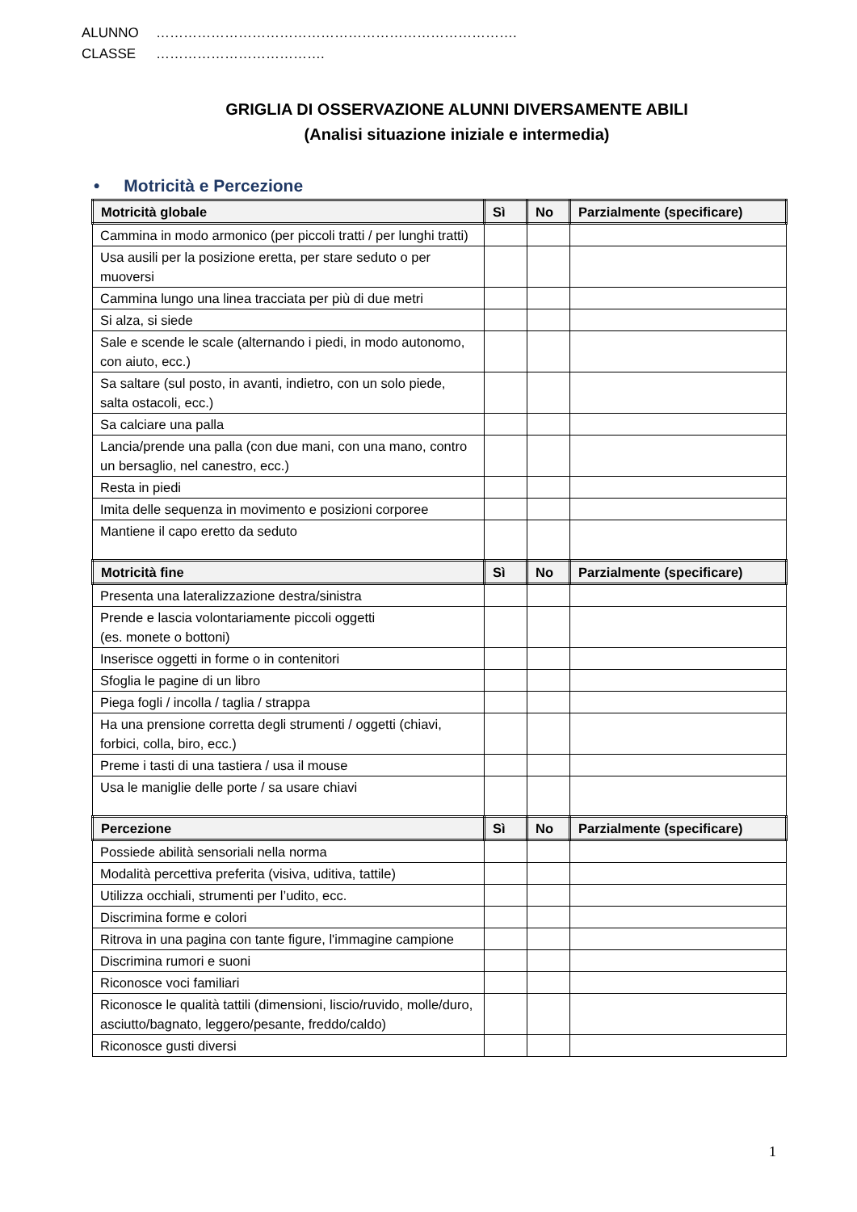ALUNNO …………………………………………………………………….
CLASSE ……………………………….
GRIGLIA DI OSSERVAZIONE ALUNNI DIVERSAMENTE ABILI
(Analisi situazione iniziale e intermedia)
• Motricità e Percezione
| Motricità globale | Sì | No | Parzialmente (specificare) |
| --- | --- | --- | --- |
| Cammina in modo armonico (per piccoli tratti / per lunghi tratti) | | | |
| Usa ausili per la posizione eretta, per stare seduto o per muoversi | | | |
| Cammina lungo una linea tracciata per più di due metri | | | |
| Si alza, si siede | | | |
| Sale e scende le scale (alternando i piedi, in modo autonomo, con aiuto, ecc.) | | | |
| Sa saltare (sul posto, in avanti, indietro, con un solo piede, salta ostacoli, ecc.) | | | |
| Sa calciare una palla | | | |
| Lancia/prende una palla (con due mani, con una mano, contro un bersaglio, nel canestro, ecc.) | | | |
| Resta in piedi | | | |
| Imita delle sequenza in movimento e posizioni corporee | | | |
| Mantiene il capo eretto da seduto | | | |
| Motricità fine | Sì | No | Parzialmente (specificare) |
| Presenta una lateralizzazione destra/sinistra | | | |
| Prende e lascia volontariamente piccoli oggetti (es. monete o bottoni) | | | |
| Inserisce oggetti in forme o in contenitori | | | |
| Sfoglia le pagine di un libro | | | |
| Piega fogli / incolla / taglia / strappa | | | |
| Ha una prensione corretta degli strumenti / oggetti (chiavi, forbici, colla, biro, ecc.) | | | |
| Preme i tasti di una tastiera / usa il mouse | | | |
| Usa le maniglie delle porte / sa usare chiavi | | | |
| Percezione | Sì | No | Parzialmente (specificare) |
| Possiede abilità sensoriali nella norma | | | |
| Modalità percettiva preferita (visiva, uditiva, tattile) | | | |
| Utilizza occhiali, strumenti per l’udito, ecc. | | | |
| Discrimina forme e colori | | | |
| Ritrova in una pagina con tante figure, l'immagine campione | | | |
| Discrimina rumori e suoni | | | |
| Riconosce voci familiari | | | |
| Riconosce le qualità tattili (dimensioni, liscio/ruvido, molle/duro, asciutto/bagnato, leggero/pesante, freddo/caldo) | | | |
| Riconosce gusti diversi | | | |
1